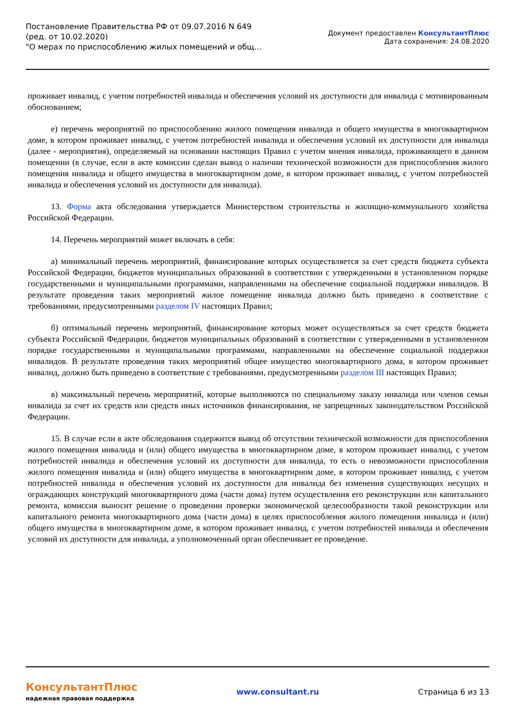Постановление Правительства РФ от 09.07.2016 N 649
(ред. от 10.02.2020)
"О мерах по приспособлению жилых помещений и общ...
Документ предоставлен КонсультантПлюс
Дата сохранения: 24.08.2020
проживает инвалид, с учетом потребностей инвалида и обеспечения условий их доступности для инвалида с мотивированным обоснованием;
е) перечень мероприятий по приспособлению жилого помещения инвалида и общего имущества в многоквартирном доме, в котором проживает инвалид, с учетом потребностей инвалида и обеспечения условий их доступности для инвалида (далее - мероприятия), определяемый на основании настоящих Правил с учетом мнения инвалида, проживающего в данном помещении (в случае, если в акте комиссии сделан вывод о наличии технической возможности для приспособления жилого помещения инвалида и общего имущества в многоквартирном доме, в котором проживает инвалид, с учетом потребностей инвалида и обеспечения условий их доступности для инвалида).
13. Форма акта обследования утверждается Министерством строительства и жилищно-коммунального хозяйства Российской Федерации.
14. Перечень мероприятий может включать в себя:
а) минимальный перечень мероприятий, финансирование которых осуществляется за счет средств бюджета субъекта Российской Федерации, бюджетов муниципальных образований в соответствии с утвержденными в установленном порядке государственными и муниципальными программами, направленными на обеспечение социальной поддержки инвалидов. В результате проведения таких мероприятий жилое помещение инвалида должно быть приведено в соответствие с требованиями, предусмотренными разделом IV настоящих Правил;
б) оптимальный перечень мероприятий, финансирование которых может осуществляться за счет средств бюджета субъекта Российской Федерации, бюджетов муниципальных образований в соответствии с утвержденными в установленном порядке государственными и муниципальными программами, направленными на обеспечение социальной поддержки инвалидов. В результате проведения таких мероприятий общее имущество многоквартирного дома, в котором проживает инвалид, должно быть приведено в соответствие с требованиями, предусмотренными разделом III настоящих Правил;
в) максимальный перечень мероприятий, которые выполняются по специальному заказу инвалида или членов семьи инвалида за счет их средств или средств иных источников финансирования, не запрещенных законодательством Российской Федерации.
15. В случае если в акте обследования содержится вывод об отсутствии технической возможности для приспособления жилого помещения инвалида и (или) общего имущества в многоквартирном доме, в котором проживает инвалид, с учетом потребностей инвалида и обеспечения условий их доступности для инвалида, то есть о невозможности приспособления жилого помещения инвалида и (или) общего имущества в многоквартирном доме, в котором проживает инвалид, с учетом потребностей инвалида и обеспечения условий их доступности для инвалида без изменения существующих несущих и ограждающих конструкций многоквартирного дома (части дома) путем осуществления его реконструкции или капитального ремонта, комиссия выносит решение о проведении проверки экономической целесообразности такой реконструкции или капитального ремонта многоквартирного дома (части дома) в целях приспособления жилого помещения инвалида и (или) общего имущества в многоквартирном доме, в котором проживает инвалид, с учетом потребностей инвалида и обеспечения условий их доступности для инвалида, а уполномоченный орган обеспечивает ее проведение.
КонсультантПлюс
надежная правовая поддержка
www.consultant.ru Страница 6 из 13